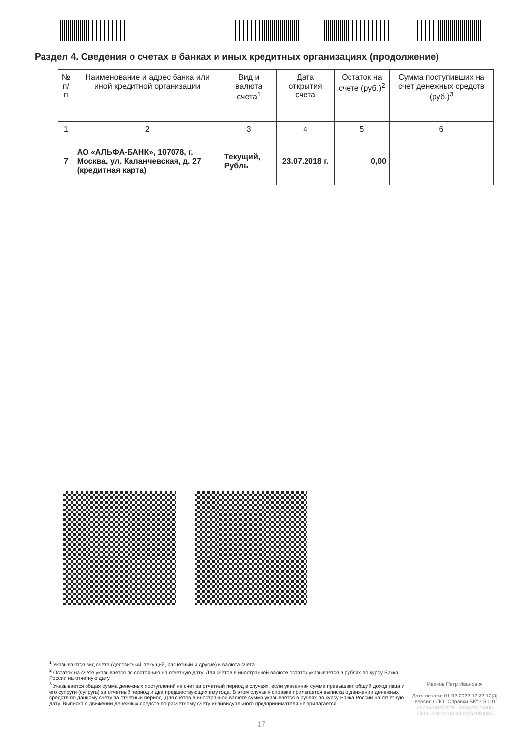Раздел 4. Сведения о счетах в банках и иных кредитных организациях (продолжение)
| № п/п | Наименование и адрес банка или иной кредитной организации | Вид и валюта счета<sup>1</sup> | Дата открытия счета | Остаток на счете (руб.)<sup>2</sup> | Сумма поступивших на счет денежных средств (руб.)<sup>3</sup> |
| --- | --- | --- | --- | --- | --- |
| 1 | 2 | 3 | 4 | 5 | 6 |
| 7 | АО «АЛЬФА-БАНК», 107078, г. Москва, ул. Каланчевская, д. 27 (кредитная карта) | Текущий, Рубль | 23.07.2018 г. | 0,00 | |
<sup>1</sup> Указываются вид счета (депозитный, текущий, расчетный и другие) и валюта счета.
<sup>2</sup> Остаток на счете указывается по состоянию на отчетную дату. Для счетов в иностранной валюте остаток указывается в рублях по курсу Банка России на отчетную дату.
<sup>3</sup> Указывается общая сумма денежных поступлений на счет за отчетный период в случаях, если указанная сумма превышает общий доход лица и его супруги (супруга) за отчетный период и два предшествующих ему года. В этом случае к справке прилагается выписка о движении денежных средств по данному счету за отчетный период. Для счетов в иностранной валюте сумма указывается в рублях по курсу Банка России на отчетную дату. Выписка о движении денежных средств по расчетному счету индивидуального предпринимателя не прилагается.
Иванов Петр Иванович
Дата печати: 01.02.2022 13:32:12[3]
версия СПО "Справки БК" 2.5.0.0
2876543487329 1383879276806
5499144423168 4400454050037
17